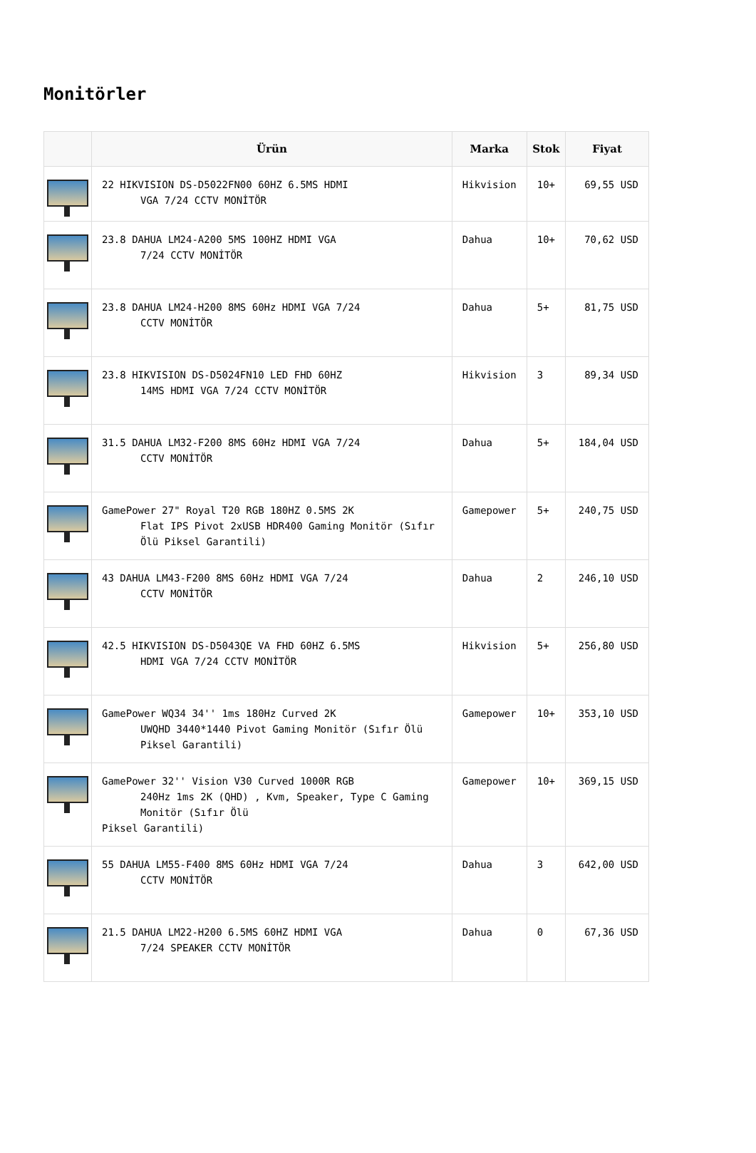Monitörler
| | Ürün | Marka | Stok | Fiyat |
| --- | --- | --- | --- | --- |
| | 22 HIKVISION DS-D5022FN00 60HZ 6.5MS HDMI VGA 7/24 CCTV MONİTÖR | Hikvision | 10+ | 69,55 USD |
| | 23.8 DAHUA LM24-A200 5MS 100HZ HDMI VGA 7/24 CCTV MONİTÖR | Dahua | 10+ | 70,62 USD |
| | 23.8 DAHUA LM24-H200 8MS 60Hz HDMI VGA 7/24 CCTV MONİTÖR | Dahua | 5+ | 81,75 USD |
| | 23.8 HIKVISION DS-D5024FN10 LED FHD 60HZ 14MS HDMI VGA 7/24 CCTV MONİTÖR | Hikvision | 3 | 89,34 USD |
| | 31.5 DAHUA LM32-F200 8MS 60Hz HDMI VGA 7/24 CCTV MONİTÖR | Dahua | 5+ | 184,04 USD |
| | GamePower 27" Royal T20 RGB 180HZ 0.5MS 2K Flat IPS Pivot 2xUSB HDR400 Gaming Monitör (Sıfır Ölü Piksel Garantili) | Gamepower | 5+ | 240,75 USD |
| | 43 DAHUA LM43-F200 8MS 60Hz HDMI VGA 7/24 CCTV MONİTÖR | Dahua | 2 | 246,10 USD |
| | 42.5 HIKVISION DS-D5043QE VA FHD 60HZ 6.5MS HDMI VGA 7/24 CCTV MONİTÖR | Hikvision | 5+ | 256,80 USD |
| | GamePower WQ34 34'' 1ms 180Hz Curved 2K UWQHD 3440*1440 Pivot Gaming Monitör (Sıfır Ölü Piksel Garantili) | Gamepower | 10+ | 353,10 USD |
| | GamePower 32'' Vision V30 Curved 1000R RGB 240Hz 1ms 2K (QHD) , Kvm, Speaker, Type C Gaming Monitör (Sıfır Ölü Piksel Garantili) | Gamepower | 10+ | 369,15 USD |
| | 55 DAHUA LM55-F400 8MS 60Hz HDMI VGA 7/24 CCTV MONİTÖR | Dahua | 3 | 642,00 USD |
| | 21.5 DAHUA LM22-H200 6.5MS 60HZ HDMI VGA 7/24 SPEAKER CCTV MONİTÖR | Dahua | 0 | 67,36 USD |